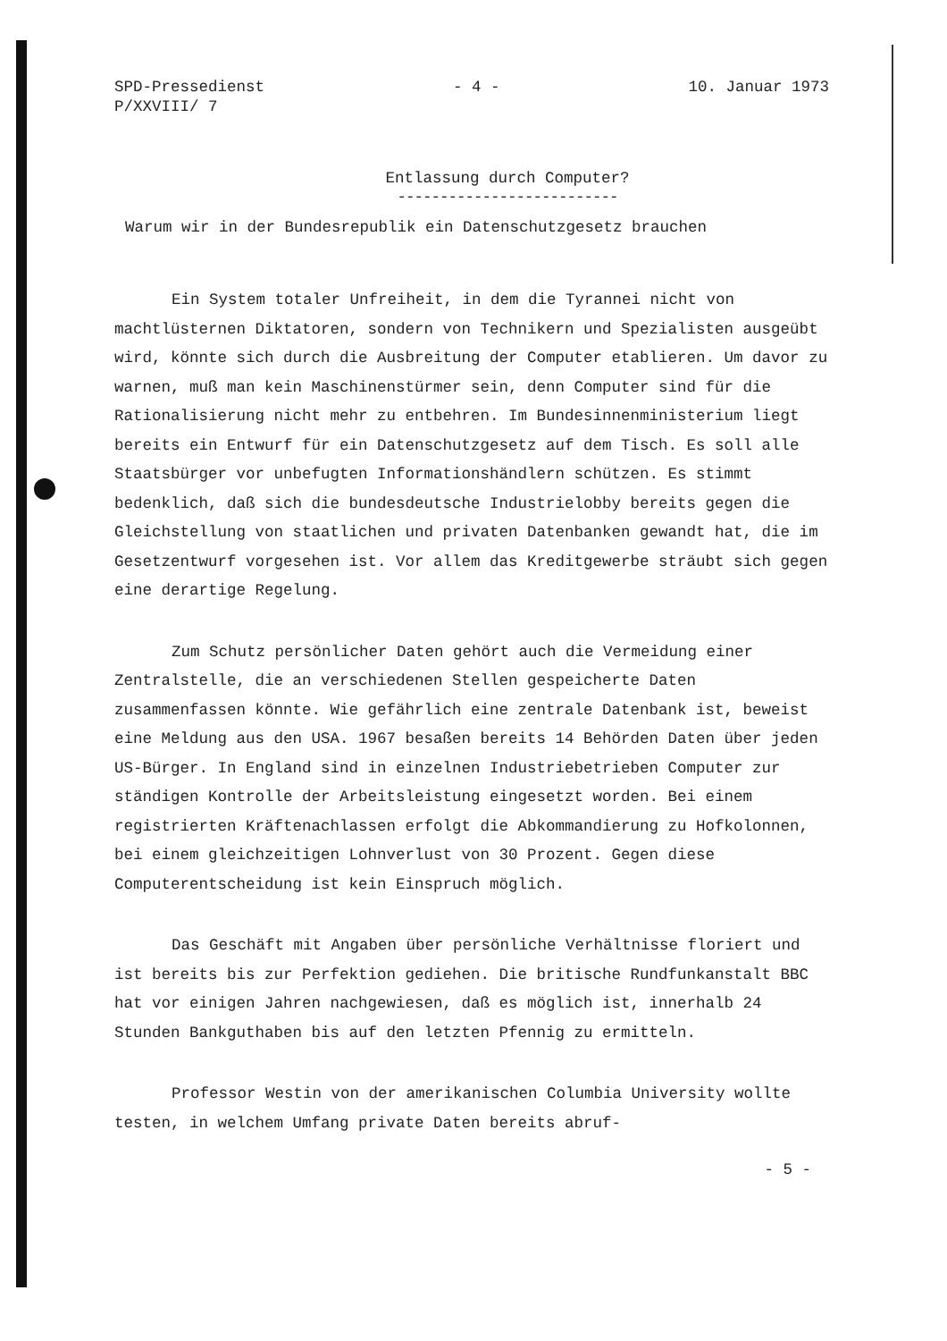SPD-Pressedienst
P/XXVIII/ 7
- 4 - 10. Januar 1973
Entlassung durch Computer?
--------------------------
Warum wir in der Bundesrepublik ein Datenschutzgesetz brauchen
Ein System totaler Unfreiheit, in dem die Tyrannei nicht von machtlüsternen Diktatoren, sondern von Technikern und Spezialisten ausgeübt wird, könnte sich durch die Ausbreitung der Computer etablieren. Um davor zu warnen, muß man kein Maschinenstürmer sein, denn Computer sind für die Rationalisierung nicht mehr zu entbehren. Im Bundesinnenministerium liegt bereits ein Entwurf für ein Datenschutzgesetz auf dem Tisch. Es soll alle Staatsbürger vor unbefugten Informationshändlern schützen. Es stimmt bedenklich, daß sich die bundesdeutsche Industrielobby bereits gegen die Gleichstellung von staatlichen und privaten Datenbanken gewandt hat, die im Gesetzentwurf vorgesehen ist. Vor allem das Kreditgewerbe sträubt sich gegen eine derartige Regelung.
Zum Schutz persönlicher Daten gehört auch die Vermeidung einer Zentralstelle, die an verschiedenen Stellen gespeicherte Daten zusammenfassen könnte. Wie gefährlich eine zentrale Datenbank ist, beweist eine Meldung aus den USA. 1967 besaßen bereits 14 Behörden Daten über jeden US-Bürger. In England sind in einzelnen Industriebetrieben Computer zur ständigen Kontrolle der Arbeitsleistung eingesetzt worden. Bei einem registrierten Kräftenachlassen erfolgt die Abkommandierung zu Hofkolonnen, bei einem gleichzeitigen Lohnverlust von 30 Prozent. Gegen diese Computerentscheidung ist kein Einspruch möglich.
Das Geschäft mit Angaben über persönliche Verhältnisse floriert und ist bereits bis zur Perfektion gediehen. Die britische Rundfunkanstalt BBC hat vor einigen Jahren nachgewiesen, daß es möglich ist, innerhalb 24 Stunden Bankguthaben bis auf den letzten Pfennig zu ermitteln.
Professor Westin von der amerikanischen Columbia University wollte testen, in welchem Umfang private Daten bereits abruf-
- 5 -